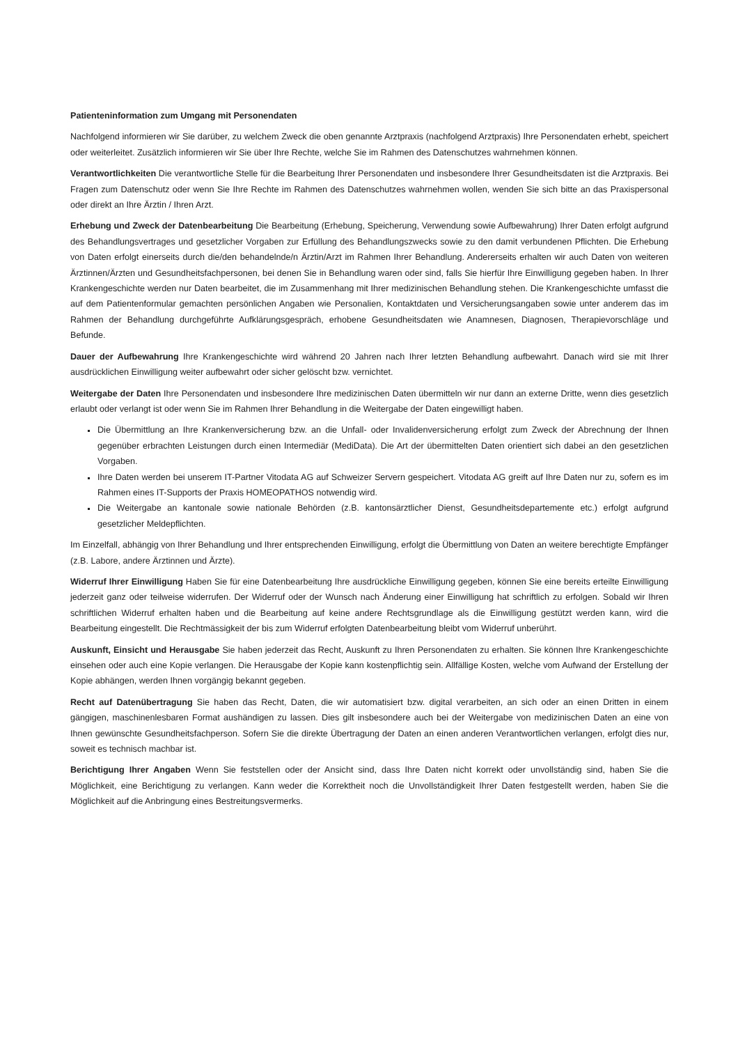Patienteninformation zum Umgang mit Personendaten
Nachfolgend informieren wir Sie darüber, zu welchem Zweck die oben genannte Arztpraxis (nachfolgend Arztpraxis) Ihre Personendaten erhebt, speichert oder weiterleitet. Zusätzlich informieren wir Sie über Ihre Rechte, welche Sie im Rahmen des Datenschutzes wahrnehmen können.
Verantwortlichkeiten Die verantwortliche Stelle für die Bearbeitung Ihrer Personendaten und insbesondere Ihrer Gesundheitsdaten ist die Arztpraxis. Bei Fragen zum Datenschutz oder wenn Sie Ihre Rechte im Rahmen des Datenschutzes wahrnehmen wollen, wenden Sie sich bitte an das Praxispersonal oder direkt an Ihre Ärztin / Ihren Arzt.
Erhebung und Zweck der Datenbearbeitung Die Bearbeitung (Erhebung, Speicherung, Verwendung sowie Aufbewahrung) Ihrer Daten erfolgt aufgrund des Behandlungsvertrages und gesetzlicher Vorgaben zur Erfüllung des Behandlungszwecks sowie zu den damit verbundenen Pflichten. Die Erhebung von Daten erfolgt einerseits durch die/den behandelnde/n Ärztin/Arzt im Rahmen Ihrer Behandlung. Andererseits erhalten wir auch Daten von weiteren Ärztinnen/Ärzten und Gesundheitsfachpersonen, bei denen Sie in Behandlung waren oder sind, falls Sie hierfür Ihre Einwilligung gegeben haben. In Ihrer Krankengeschichte werden nur Daten bearbeitet, die im Zusammenhang mit Ihrer medizinischen Behandlung stehen. Die Krankengeschichte umfasst die auf dem Patientenformular gemachten persönlichen Angaben wie Personalien, Kontaktdaten und Versicherungsangaben sowie unter anderem das im Rahmen der Behandlung durchgeführte Aufklärungsgespräch, erhobene Gesundheitsdaten wie Anamnesen, Diagnosen, Therapievorschläge und Befunde.
Dauer der Aufbewahrung Ihre Krankengeschichte wird während 20 Jahren nach Ihrer letzten Behandlung aufbewahrt. Danach wird sie mit Ihrer ausdrücklichen Einwilligung weiter aufbewahrt oder sicher gelöscht bzw. vernichtet.
Weitergabe der Daten Ihre Personendaten und insbesondere Ihre medizinischen Daten übermitteln wir nur dann an externe Dritte, wenn dies gesetzlich erlaubt oder verlangt ist oder wenn Sie im Rahmen Ihrer Behandlung in die Weitergabe der Daten eingewilligt haben.
Die Übermittlung an Ihre Krankenversicherung bzw. an die Unfall- oder Invalidenversicherung erfolgt zum Zweck der Abrechnung der Ihnen gegenüber erbrachten Leistungen durch einen Intermediär (MediData). Die Art der übermittelten Daten orientiert sich dabei an den gesetzlichen Vorgaben.
Ihre Daten werden bei unserem IT-Partner Vitodata AG auf Schweizer Servern gespeichert. Vitodata AG greift auf Ihre Daten nur zu, sofern es im Rahmen eines IT-Supports der Praxis HOMEOPATHOS notwendig wird.
Die Weitergabe an kantonale sowie nationale Behörden (z.B. kantonsärztlicher Dienst, Gesundheitsdepartemente etc.) erfolgt aufgrund gesetzlicher Meldepflichten.
Im Einzelfall, abhängig von Ihrer Behandlung und Ihrer entsprechenden Einwilligung, erfolgt die Übermittlung von Daten an weitere berechtigte Empfänger (z.B. Labore, andere Ärztinnen und Ärzte).
Widerruf Ihrer Einwilligung Haben Sie für eine Datenbearbeitung Ihre ausdrückliche Einwilligung gegeben, können Sie eine bereits erteilte Einwilligung jederzeit ganz oder teilweise widerrufen. Der Widerruf oder der Wunsch nach Änderung einer Einwilligung hat schriftlich zu erfolgen. Sobald wir Ihren schriftlichen Widerruf erhalten haben und die Bearbeitung auf keine andere Rechtsgrundlage als die Einwilligung gestützt werden kann, wird die Bearbeitung eingestellt. Die Rechtmässigkeit der bis zum Widerruf erfolgten Datenbearbeitung bleibt vom Widerruf unberührt.
Auskunft, Einsicht und Herausgabe Sie haben jederzeit das Recht, Auskunft zu Ihren Personendaten zu erhalten. Sie können Ihre Krankengeschichte einsehen oder auch eine Kopie verlangen. Die Herausgabe der Kopie kann kostenpflichtig sein. Allfällige Kosten, welche vom Aufwand der Erstellung der Kopie abhängen, werden Ihnen vorgängig bekannt gegeben.
Recht auf Datenübertragung Sie haben das Recht, Daten, die wir automatisiert bzw. digital verarbeiten, an sich oder an einen Dritten in einem gängigen, maschinenlesbaren Format aushändigen zu lassen. Dies gilt insbesondere auch bei der Weitergabe von medizinischen Daten an eine von Ihnen gewünschte Gesundheitsfachperson. Sofern Sie die direkte Übertragung der Daten an einen anderen Verantwortlichen verlangen, erfolgt dies nur, soweit es technisch machbar ist.
Berichtigung Ihrer Angaben Wenn Sie feststellen oder der Ansicht sind, dass Ihre Daten nicht korrekt oder unvollständig sind, haben Sie die Möglichkeit, eine Berichtigung zu verlangen. Kann weder die Korrektheit noch die Unvollständigkeit Ihrer Daten festgestellt werden, haben Sie die Möglichkeit auf die Anbringung eines Bestreitungsvermerks.